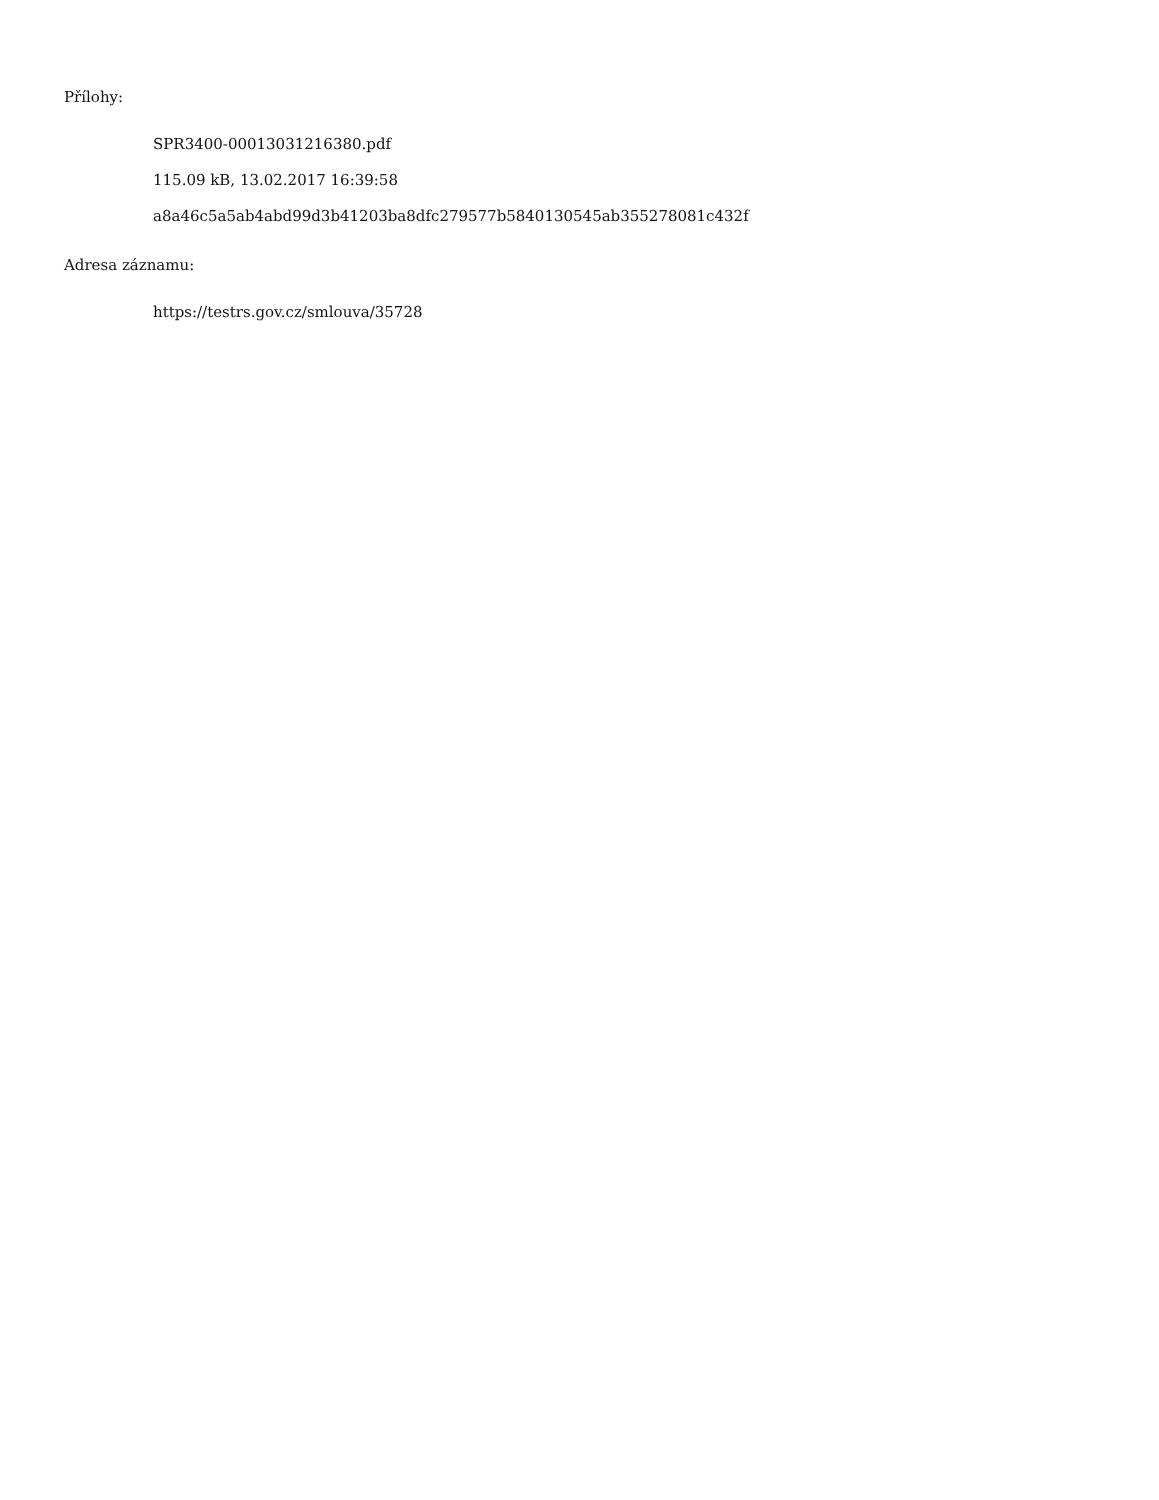Přílohy:
SPR3400-00013031216380.pdf
115.09 kB, 13.02.2017 16:39:58
a8a46c5a5ab4abd99d3b41203ba8dfc279577b5840130545ab355278081c432f
Adresa záznamu:
https://testrs.gov.cz/smlouva/35728